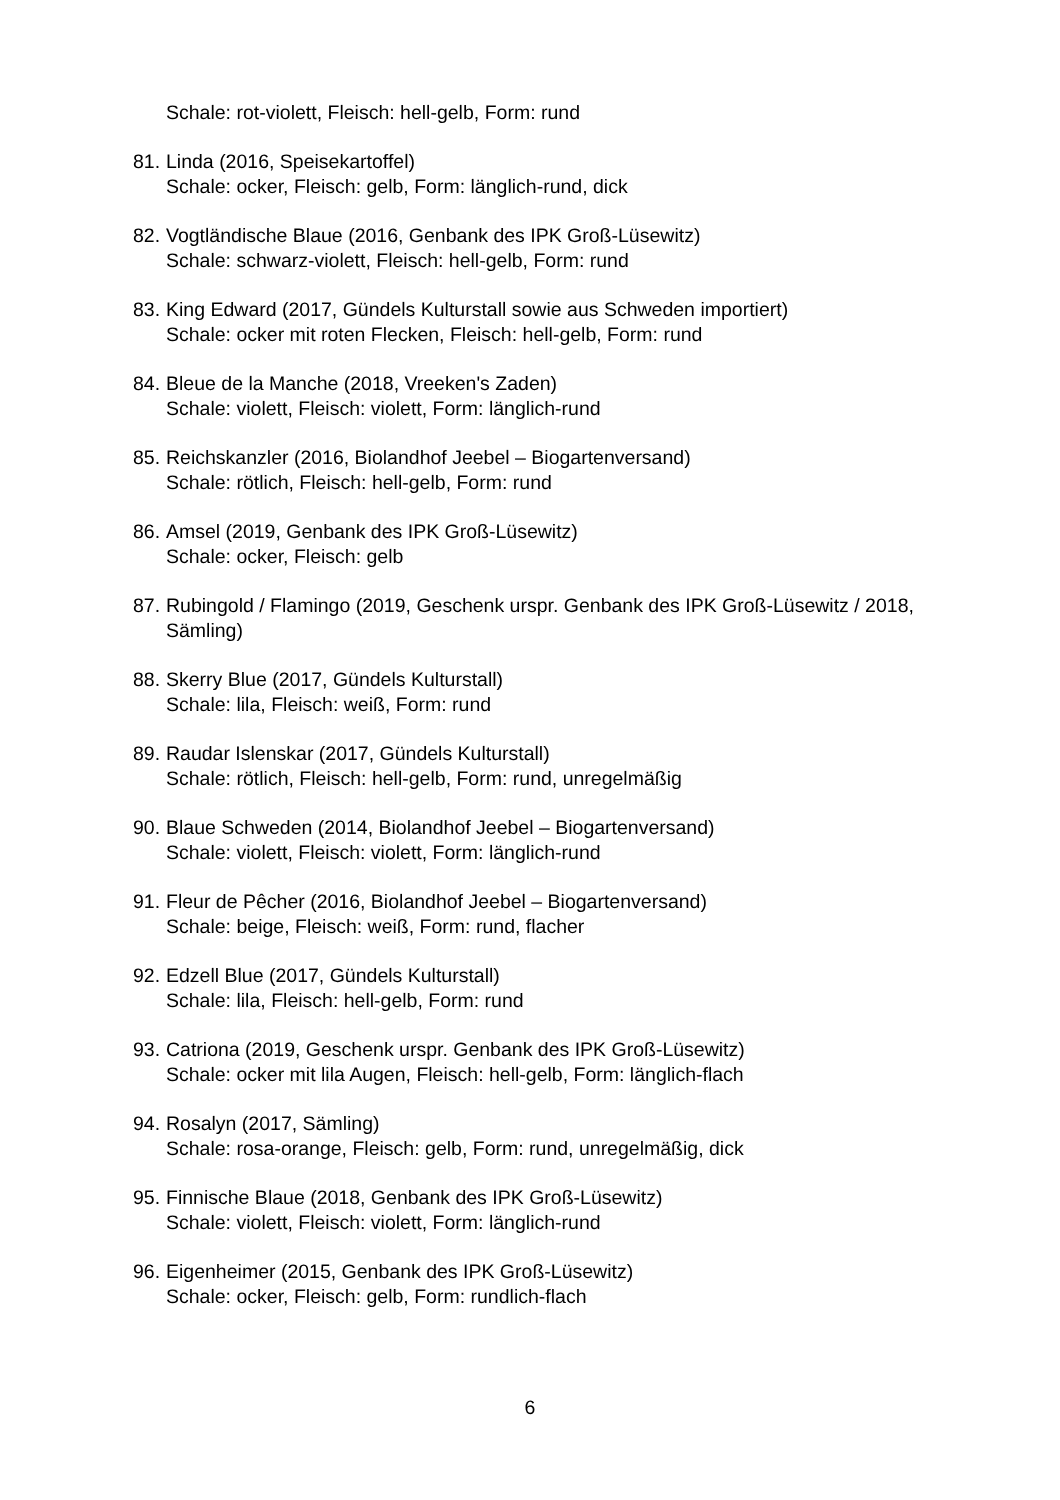Schale: rot-violett, Fleisch: hell-gelb, Form: rund
81.
Linda (2016, Speisekartoffel)
Schale: ocker, Fleisch: gelb, Form: länglich-rund, dick
82.
Vogtländische Blaue (2016, Genbank des IPK Groß-Lüsewitz)
Schale: schwarz-violett, Fleisch: hell-gelb, Form: rund
83.
King Edward (2017, Gündels Kulturstall sowie aus Schweden importiert)
Schale: ocker mit roten Flecken, Fleisch: hell-gelb, Form: rund
84.
Bleue de la Manche (2018, Vreeken's Zaden)
Schale: violett, Fleisch: violett, Form: länglich-rund
85.
Reichskanzler (2016, Biolandhof Jeebel – Biogartenversand)
Schale: rötlich, Fleisch: hell-gelb, Form: rund
86.
Amsel (2019, Genbank des IPK Groß-Lüsewitz)
Schale: ocker, Fleisch: gelb
87.
Rubingold / Flamingo (2019, Geschenk urspr. Genbank des IPK Groß-Lüsewitz / 2018, Sämling)
88.
Skerry Blue (2017, Gündels Kulturstall)
Schale: lila, Fleisch: weiß, Form: rund
89.
Raudar Islenskar (2017, Gündels Kulturstall)
Schale: rötlich, Fleisch: hell-gelb, Form: rund, unregelmäßig
90.
Blaue Schweden (2014, Biolandhof Jeebel – Biogartenversand)
Schale: violett, Fleisch: violett, Form: länglich-rund
91.
Fleur de Pêcher (2016, Biolandhof Jeebel – Biogartenversand)
Schale: beige, Fleisch: weiß, Form: rund, flacher
92.
Edzell Blue (2017, Gündels Kulturstall)
Schale: lila, Fleisch: hell-gelb, Form: rund
93.
Catriona (2019, Geschenk urspr. Genbank des IPK Groß-Lüsewitz)
Schale: ocker mit lila Augen, Fleisch: hell-gelb, Form: länglich-flach
94.
Rosalyn (2017, Sämling)
Schale: rosa-orange, Fleisch: gelb, Form: rund, unregelmäßig, dick
95.
Finnische Blaue (2018, Genbank des IPK Groß-Lüsewitz)
Schale: violett, Fleisch: violett, Form: länglich-rund
96.
Eigenheimer (2015, Genbank des IPK Groß-Lüsewitz)
Schale: ocker, Fleisch: gelb, Form: rundlich-flach
6